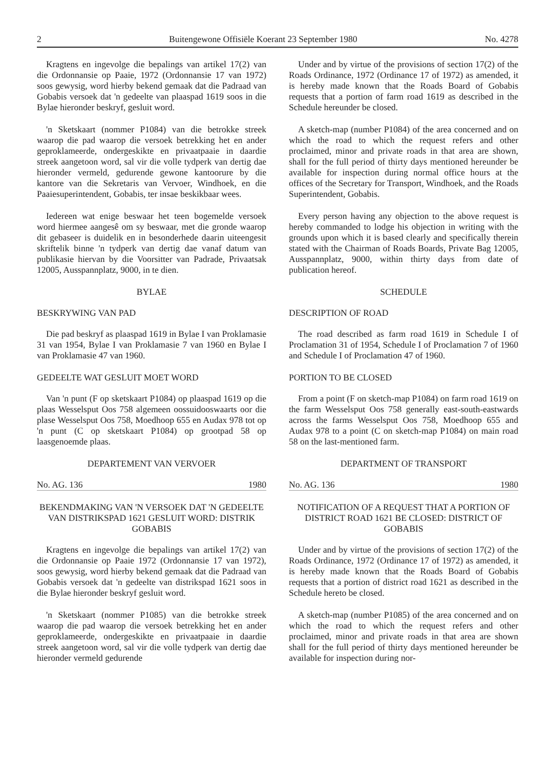2 Buitengewone Offisiële Koerant 23 September 1980 No. 4278
Kragtens en ingevolge die bepalings van artikel 17(2) van die Ordonnansie op Paaie, 1972 (Ordonnansie 17 van 1972) soos gewysig, word hierby bekend gemaak dat die Padraad van Gobabis versoek dat 'n gedeelte van plaaspad 1619 soos in die Bylae hieronder beskryf, gesluit word.
'n Sketskaart (nommer P1084) van die betrokke streek waarop die pad waarop die versoek betrekking het en ander geproklameerde, ondergeskikte en privaatpaaie in daardie streek aangetoon word, sal vir die volle tydperk van dertig dae hieronder vermeld, gedurende gewone kantoorure by die kantore van die Sekretaris van Vervoer, Windhoek, en die Paaiesuperintendent, Gobabis, ter insae beskikbaar wees.
Iedereen wat enige beswaar het teen bogemelde versoek word hiermee aangesê om sy beswaar, met die gronde waarop dit gebaseer is duidelik en in besonderhede daarin uiteengesit skriftelik binne 'n tydperk van dertig dae vanaf datum van publikasie hiervan by die Voorsitter van Padrade, Privaatsak 12005, Ausspannplatz, 9000, in te dien.
BYLAE
BESKRYWING VAN PAD
Die pad beskryf as plaaspad 1619 in Bylae I van Proklamasie 31 van 1954, Bylae I van Proklamasie 7 van 1960 en Bylae I van Proklamasie 47 van 1960.
GEDEELTE WAT GESLUIT MOET WORD
Van 'n punt (F op sketskaart P1084) op plaaspad 1619 op die plaas Wesselsput Oos 758 algemeen oossuidooswaarts oor die plase Wesselsput Oos 758, Moedhoop 655 en Audax 978 tot op 'n punt (C op sketskaart P1084) op grootpad 58 op laasgenoemde plaas.
DEPARTEMENT VAN VERVOER
No. AG. 136 1980
BEKENDMAKING VAN 'N VERSOEK DAT 'N GEDEELTE VAN DISTRIKSPAD 1621 GESLUIT WORD: DISTRIK GOBABIS
Kragtens en ingevolge die bepalings van artikel 17(2) van die Ordonnansie op Paaie 1972 (Ordonnansie 17 van 1972), soos gewysig, word hierby bekend gemaak dat die Padraad van Gobabis versoek dat 'n gedeelte van distrikspad 1621 soos in die Bylae hieronder beskryf gesluit word.
'n Sketskaart (nommer P1085) van die betrokke streek waarop die pad waarop die versoek betrekking het en ander geproklameerde, ondergeskikte en privaatpaaie in daardie streek aangetoon word, sal vir die volle tydperk van dertig dae hieronder vermeld gedurende
Under and by virtue of the provisions of section 17(2) of the Roads Ordinance, 1972 (Ordinance 17 of 1972) as amended, it is hereby made known that the Roads Board of Gobabis requests that a portion of farm road 1619 as described in the Schedule hereunder be closed.
A sketch-map (number P1084) of the area concerned and on which the road to which the request refers and other proclaimed, minor and private roads in that area are shown, shall for the full period of thirty days mentioned hereunder be available for inspection during normal office hours at the offices of the Secretary for Transport, Windhoek, and the Roads Superintendent, Gobabis.
Every person having any objection to the above request is hereby commanded to lodge his objection in writing with the grounds upon which it is based clearly and specifically therein stated with the Chairman of Roads Boards, Private Bag 12005, Ausspannplatz, 9000, within thirty days from date of publication hereof.
SCHEDULE
DESCRIPTION OF ROAD
The road described as farm road 1619 in Schedule I of Proclamation 31 of 1954, Schedule I of Proclamation 7 of 1960 and Schedule I of Proclamation 47 of 1960.
PORTION TO BE CLOSED
From a point (F on sketch-map P1084) on farm road 1619 on the farm Wesselsput Oos 758 generally east-south-eastwards across the farms Wesselsput Oos 758, Moedhoop 655 and Audax 978 to a point (C on sketch-map P1084) on main road 58 on the last-mentioned farm.
DEPARTMENT OF TRANSPORT
No. AG. 136 1980
NOTIFICATION OF A REQUEST THAT A PORTION OF DISTRICT ROAD 1621 BE CLOSED: DISTRICT OF GOBABIS
Under and by virtue of the provisions of section 17(2) of the Roads Ordinance, 1972 (Ordinance 17 of 1972) as amended, it is hereby made known that the Roads Board of Gobabis requests that a portion of district road 1621 as described in the Schedule hereto be closed.
A sketch-map (number P1085) of the area concerned and on which the road to which the request refers and other proclaimed, minor and private roads in that area are shown shall for the full period of thirty days mentioned hereunder be available for inspection during nor-